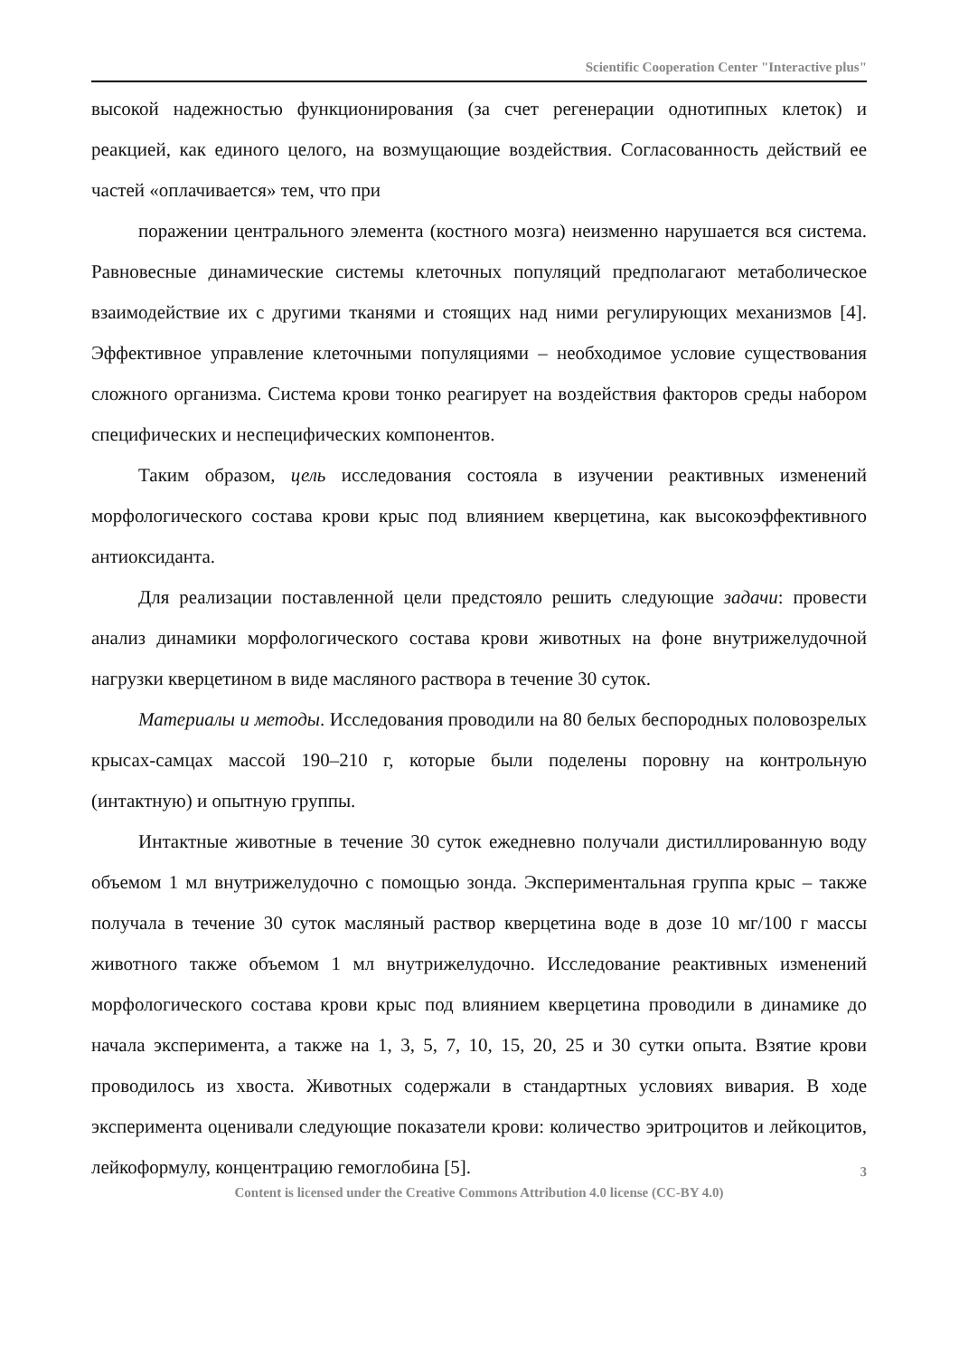Scientific Cooperation Center "Interactive plus"
высокой надежностью функционирования (за счет регенерации однотипных клеток) и реакцией, как единого целого, на возмущающие воздействия. Согласованность действий ее частей «оплачивается» тем, что при
поражении центрального элемента (костного мозга) неизменно нарушается вся система. Равновесные динамические системы клеточных популяций предполагают метаболическое взаимодействие их с другими тканями и стоящих над ними регулирующих механизмов [4]. Эффективное управление клеточными популяциями – необходимое условие существования сложного организма. Система крови тонко реагирует на воздействия факторов среды набором специфических и неспецифических компонентов.
Таким образом, цель исследования состояла в изучении реактивных изменений морфологического состава крови крыс под влиянием кверцетина, как высокоэффективного антиоксиданта.
Для реализации поставленной цели предстояло решить следующие задачи: провести анализ динамики морфологического состава крови животных на фоне внутрижелудочной нагрузки кверцетином в виде масляного раствора в течение 30 суток.
Материалы и методы. Исследования проводили на 80 белых беспородных половозрелых крысах-самцах массой 190–210 г, которые были поделены поровну на контрольную (интактную) и опытную группы.
Интактные животные в течение 30 суток ежедневно получали дистиллированную воду объемом 1 мл внутрижелудочно с помощью зонда. Экспериментальная группа крыс – также получала в течение 30 суток масляный раствор кверцетина воде в дозе 10 мг/100 г массы животного также объемом 1 мл внутрижелудочно. Исследование реактивных изменений морфологического состава крови крыс под влиянием кверцетина проводили в динамике до начала эксперимента, а также на 1, 3, 5, 7, 10, 15, 20, 25 и 30 сутки опыта. Взятие крови проводилось из хвоста. Животных содержали в стандартных условиях вивария. В ходе эксперимента оценивали следующие показатели крови: количество эритроцитов и лейкоцитов, лейкоформулу, концентрацию гемоглобина [5].
3
Content is licensed under the Creative Commons Attribution 4.0 license (CC-BY 4.0)